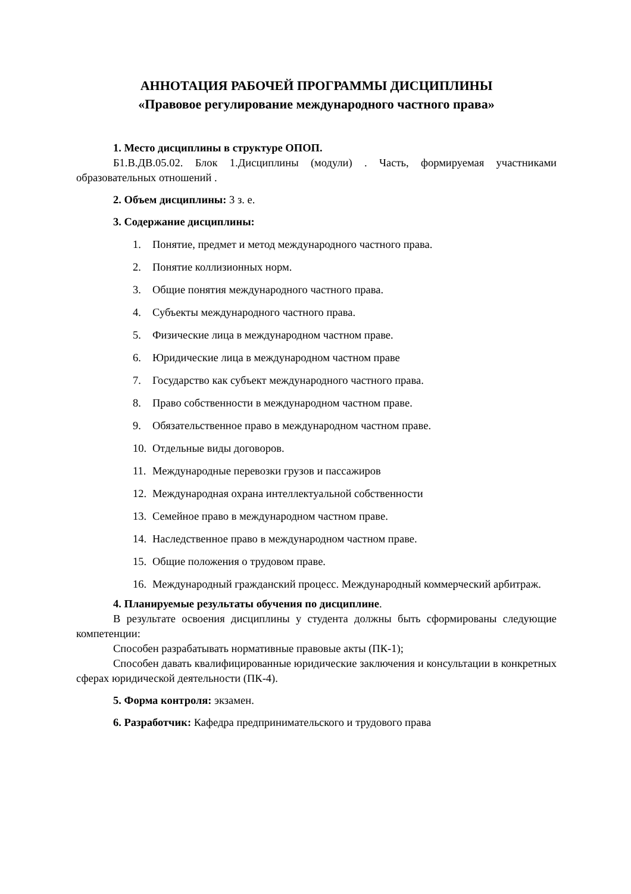АННОТАЦИЯ РАБОЧЕЙ ПРОГРАММЫ ДИСЦИПЛИНЫ
«Правовое регулирование международного частного права»
1. Место дисциплины в структуре ОПОП.
Б1.В.ДВ.05.02. Блок 1.Дисциплины (модули) . Часть, формируемая участниками образовательных отношений .
2. Объем дисциплины: 3 з. е.
3. Содержание дисциплины:
1. Понятие, предмет и метод международного частного права.
2. Понятие коллизионных норм.
3. Общие понятия международного частного права.
4. Субъекты международного частного права.
5. Физические лица в международном частном праве.
6. Юридические лица в международном частном праве
7. Государство как субъект международного частного права.
8. Право собственности в международном частном праве.
9. Обязательственное право в международном частном праве.
10. Отдельные виды договоров.
11. Международные перевозки грузов и пассажиров
12. Международная охрана интеллектуальной собственности
13. Семейное право в международном частном праве.
14. Наследственное право в международном частном праве.
15. Общие положения о трудовом праве.
16. Международный гражданский процесс. Международный коммерческий арбитраж.
4. Планируемые результаты обучения по дисциплине.
В результате освоения дисциплины у студента должны быть сформированы следующие компетенции:
Способен разрабатывать нормативные правовые акты (ПК-1);
Способен давать квалифицированные юридические заключения и консультации в конкретных сферах юридической деятельности (ПК-4).
5. Форма контроля: экзамен.
6. Разработчик: Кафедра предпринимательского и трудового права